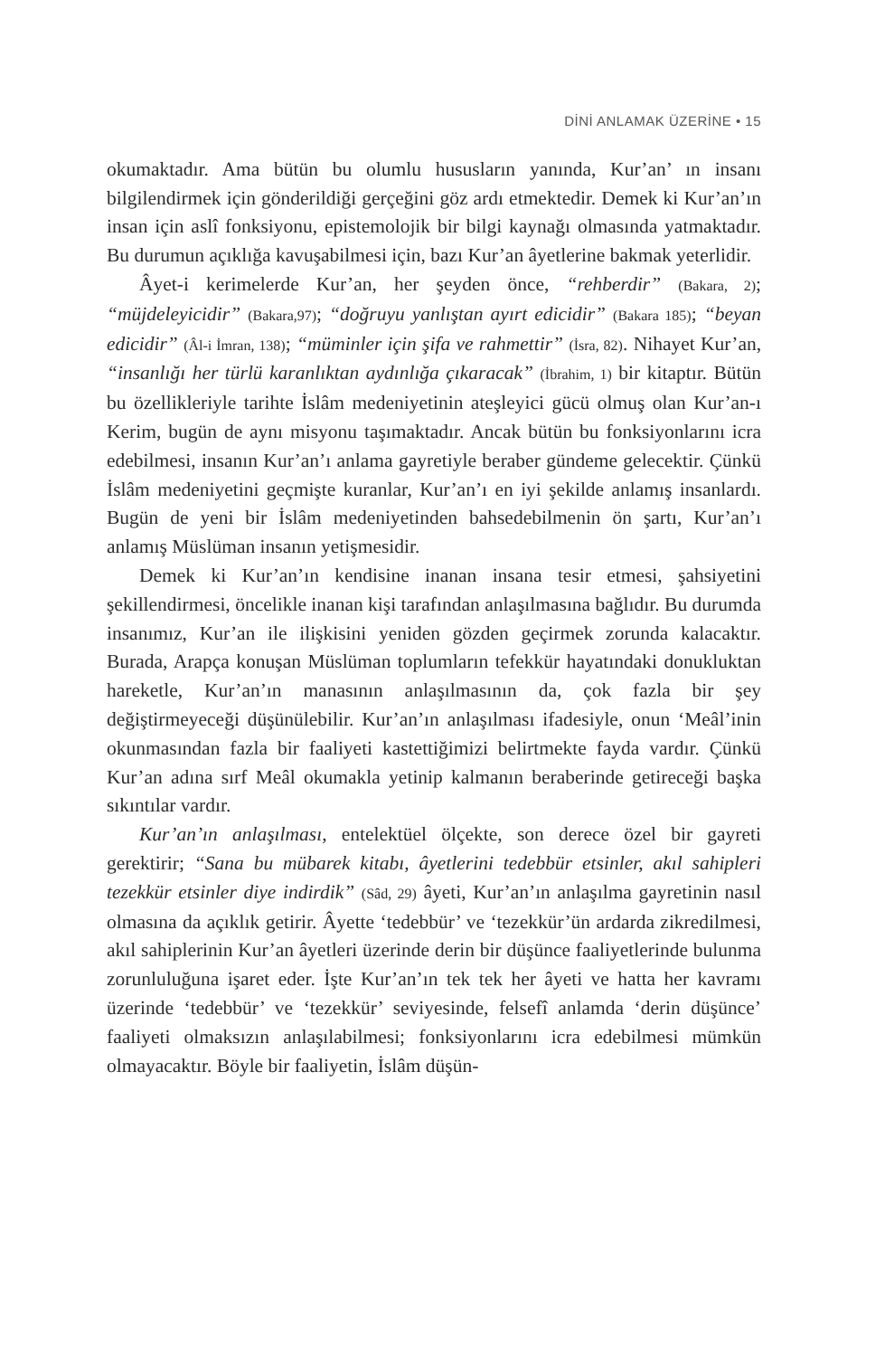DİNİ ANLAMAK ÜZERİNE • 15
okumaktadır. Ama bütün bu olumlu hususların yanında, Kur’an’ ın insanı bilgilendirmek için gönderildiği gerçeğini göz ardı etmektedir. Demek ki Kur’an’ın insan için aslî fonksiyonu, epistemolojik bir bilgi kaynağı olmasında yatmaktadır. Bu durumun açıklığa kavuşabilmesi için, bazı Kur’an âyetlerine bakmak yeterlidir.
Âyet-i kerimelerde Kur’an, her şeyden önce, “rehberdir” (Bakara, 2); “müjdeleyicidir” (Bakara,97); “doğruyu yanlıştan ayırt edicidir” (Bakara 185); “beyan edicidir” (Âl-i İmran, 138); “müminler için şifa ve rahmettir” (İsra, 82). Nihayet Kur’an, “insanlığı her türlü karanlıktan aydınlığa çıkaracak” (İbrahim, 1) bir kitaptır. Bütün bu özellikleriyle tarihte İslâm medeniyetinin ateşleyici gücü olmuş olan Kur’an-ı Kerim, bugün de aynı misyonu taşımaktadır. Ancak bütün bu fonksiyonlarını icra edebilmesi, insanın Kur’an’ı anlama gayretiyle beraber gündeme gelecektir. Çünkü İslâm medeniyetini geçmişte kuranlar, Kur’an’ı en iyi şekilde anlamış insanlardı. Bugün de yeni bir İslâm medeniyetinden bahsedebilmenin ön şartı, Kur’an’ı anlamış Müslüman insanın yetişmesidir.
Demek ki Kur’an’ın kendisine inanan insana tesir etmesi, şahsiyetini şekillendirmesi, öncelikle inanan kişi tarafından anlaşılmasına bağlıdır. Bu durumda insanımız, Kur’an ile ilişkisini yeniden gözden geçirmek zorunda kalacaktır. Burada, Arapça konuşan Müslüman toplumların tefekkür hayatındaki donukluktan hareketle, Kur’an’ın manasının anlaşılmasının da, çok fazla bir şey değiştirmeyeceği düşünülebilir. Kur’an’ın anlaşılması ifadesiyle, onun ‘Meâl’inin okunmasından fazla bir faaliyeti kastettiğimizi belirtmekte fayda vardır. Çünkü Kur’an adına sırf Meâl okumakla yetinip kalmanın beraberinde getireceği başka sıkıntılar vardır.
Kur’an’ın anlaşılması, entelektüel ölçekte, son derece özel bir gayreti gerektirir; “Sana bu mübarek kitabı, âyetlerini tedebbür etsinler, akıl sahipleri tezekkür etsinler diye indirdik” (Sâd, 29) âyeti, Kur’an’ın anlaşılma gayretinin nasıl olmasına da açıklık getirir. Âyette ‘tedebbür’ ve ‘tezekkür’ün ardarda zikredilmesi, akıl sahiplerinin Kur’an âyetleri üzerinde derin bir düşünce faaliyetlerinde bulunma zorunluluğuna işaret eder. İşte Kur’an’ın tek tek her âyeti ve hatta her kavramı üzerinde ‘tedebbür’ ve ‘tezekkür’ seviyesinde, felsefî anlamda ‘derin düşünce’ faaliyeti olmaksızın anlaşılabilmesi; fonksiyonlarını icra edebilmesi mümkün olmayacaktır. Böyle bir faaliyetin, İslâm düşün-